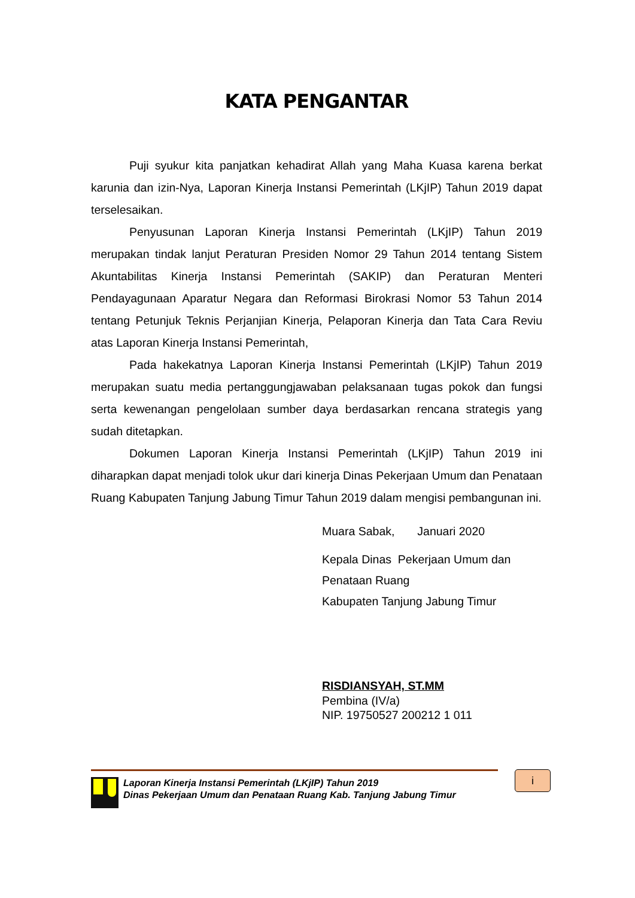KATA PENGANTAR
Puji syukur kita panjatkan kehadirat Allah yang Maha Kuasa karena berkat karunia dan izin-Nya, Laporan Kinerja Instansi Pemerintah (LKjIP) Tahun 2019 dapat terselesaikan.
Penyusunan Laporan Kinerja Instansi Pemerintah (LKjIP) Tahun 2019 merupakan tindak lanjut Peraturan Presiden Nomor 29 Tahun 2014 tentang Sistem Akuntabilitas Kinerja Instansi Pemerintah (SAKIP) dan Peraturan Menteri Pendayagunaan Aparatur Negara dan Reformasi Birokrasi Nomor 53 Tahun 2014 tentang Petunjuk Teknis Perjanjian Kinerja, Pelaporan Kinerja dan Tata Cara Reviu atas Laporan Kinerja Instansi Pemerintah,
Pada hakekatnya Laporan Kinerja Instansi Pemerintah (LKjIP) Tahun 2019 merupakan suatu media pertanggungjawaban pelaksanaan tugas pokok dan fungsi serta kewenangan pengelolaan sumber daya berdasarkan rencana strategis yang sudah ditetapkan.
Dokumen Laporan Kinerja Instansi Pemerintah (LKjIP) Tahun 2019 ini diharapkan dapat menjadi tolok ukur dari kinerja Dinas Pekerjaan Umum dan Penataan Ruang Kabupaten Tanjung Jabung Timur Tahun 2019 dalam mengisi pembangunan ini.
Muara Sabak, Januari 2020
Kepala Dinas Pekerjaan Umum dan
Penataan Ruang
Kabupaten Tanjung Jabung Timur
RISDIANSYAH, ST.MM
Pembina (IV/a)
NIP. 19750527 200212 1 011
Laporan Kinerja Instansi Pemerintah (LKjIP) Tahun 2019
Dinas Pekerjaan Umum dan Penataan Ruang Kab. Tanjung Jabung Timur
i